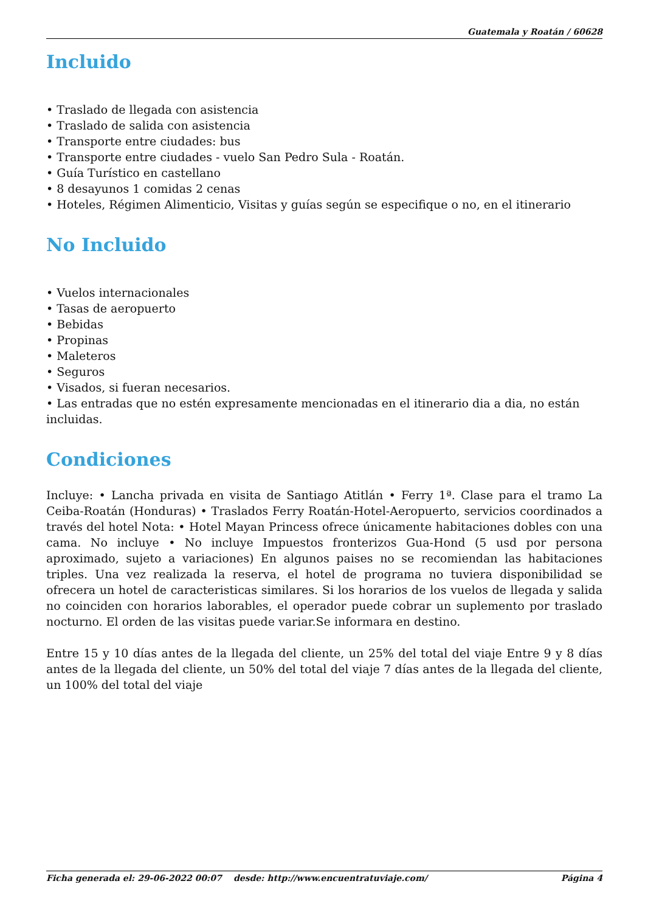Guatemala y Roatán / 60628
Incluido
• Traslado de llegada con asistencia
• Traslado de salida con asistencia
• Transporte entre ciudades: bus
• Transporte entre ciudades - vuelo San Pedro Sula - Roatán.
• Guía Turístico en castellano
• 8 desayunos 1 comidas 2 cenas
• Hoteles, Régimen Alimenticio, Visitas y guías según se especifique o no, en el itinerario
No Incluido
• Vuelos internacionales
• Tasas de aeropuerto
• Bebidas
• Propinas
• Maleteros
• Seguros
• Visados, si fueran necesarios.
• Las entradas que no estén expresamente mencionadas en el itinerario dia a dia, no están incluidas.
Condiciones
Incluye: • Lancha privada en visita de Santiago Atitlán • Ferry 1ª. Clase para el tramo La Ceiba-Roatán (Honduras) • Traslados Ferry Roatán-Hotel-Aeropuerto, servicios coordinados a través del hotel Nota: • Hotel Mayan Princess ofrece únicamente habitaciones dobles con una cama. No incluye • No incluye Impuestos fronterizos Gua-Hond (5 usd por persona aproximado, sujeto a variaciones) En algunos paises no se recomiendan las habitaciones triples. Una vez realizada la reserva, el hotel de programa no tuviera disponibilidad se ofrecera un hotel de caracteristicas similares. Si los horarios de los vuelos de llegada y salida no coinciden con horarios laborables, el operador puede cobrar un suplemento por traslado nocturno. El orden de las visitas puede variar.Se informara en destino.
Entre 15 y 10 días antes de la llegada del cliente, un 25% del total del viaje Entre 9 y 8 días antes de la llegada del cliente, un 50% del total del viaje 7 días antes de la llegada del cliente, un 100% del total del viaje
Ficha generada el: 29-06-2022 00:07 desde: http://www.encuentratuviaje.com/ Página 4